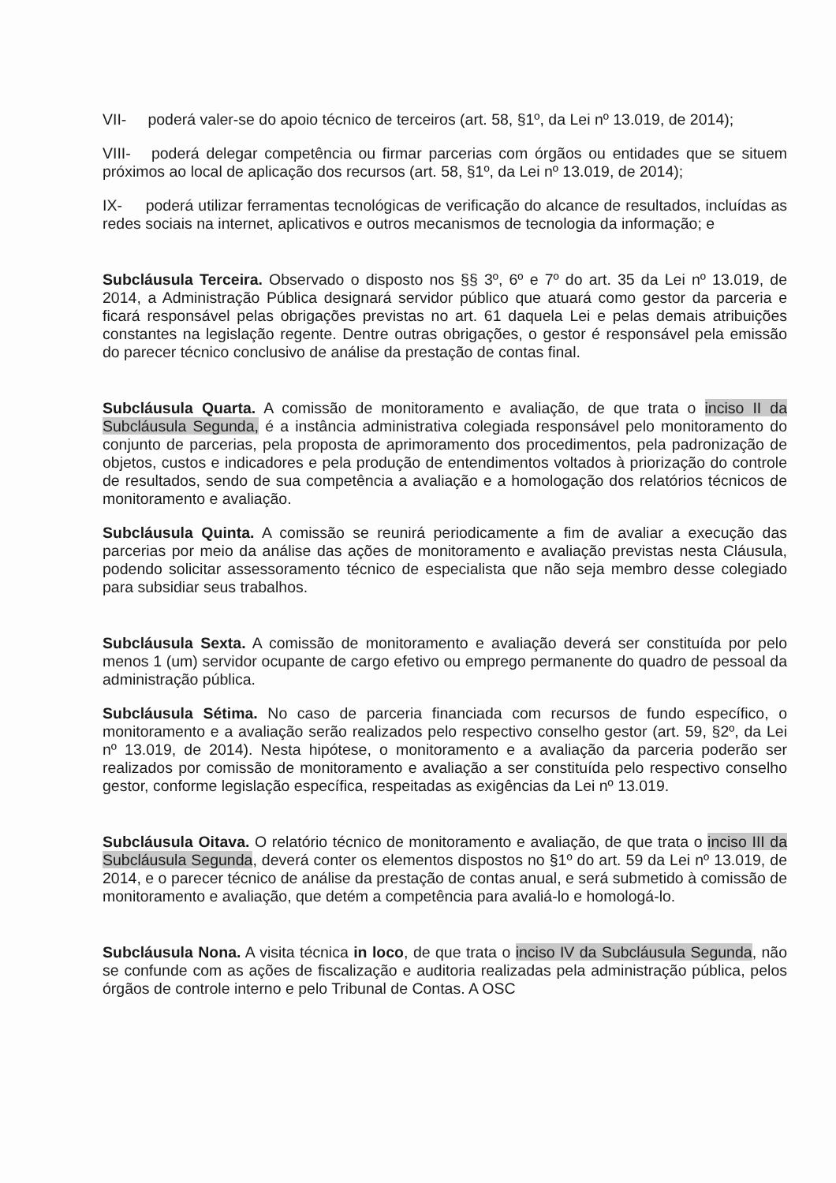VII- poderá valer-se do apoio técnico de terceiros (art. 58, §1º, da Lei nº 13.019, de 2014);
VIII- poderá delegar competência ou firmar parcerias com órgãos ou entidades que se situem próximos ao local de aplicação dos recursos (art. 58, §1º, da Lei nº 13.019, de 2014);
IX- poderá utilizar ferramentas tecnológicas de verificação do alcance de resultados, incluídas as redes sociais na internet, aplicativos e outros mecanismos de tecnologia da informação; e
Subcláusula Terceira. Observado o disposto nos §§ 3º, 6º e 7º do art. 35 da Lei nº 13.019, de 2014, a Administração Pública designará servidor público que atuará como gestor da parceria e ficará responsável pelas obrigações previstas no art. 61 daquela Lei e pelas demais atribuições constantes na legislação regente. Dentre outras obrigações, o gestor é responsável pela emissão do parecer técnico conclusivo de análise da prestação de contas final.
Subcláusula Quarta. A comissão de monitoramento e avaliação, de que trata o inciso II da Subcláusula Segunda, é a instância administrativa colegiada responsável pelo monitoramento do conjunto de parcerias, pela proposta de aprimoramento dos procedimentos, pela padronização de objetos, custos e indicadores e pela produção de entendimentos voltados à priorização do controle de resultados, sendo de sua competência a avaliação e a homologação dos relatórios técnicos de monitoramento e avaliação.
Subcláusula Quinta. A comissão se reunirá periodicamente a fim de avaliar a execução das parcerias por meio da análise das ações de monitoramento e avaliação previstas nesta Cláusula, podendo solicitar assessoramento técnico de especialista que não seja membro desse colegiado para subsidiar seus trabalhos.
Subcláusula Sexta. A comissão de monitoramento e avaliação deverá ser constituída por pelo menos 1 (um) servidor ocupante de cargo efetivo ou emprego permanente do quadro de pessoal da administração pública.
Subcláusula Sétima. No caso de parceria financiada com recursos de fundo específico, o monitoramento e a avaliação serão realizados pelo respectivo conselho gestor (art. 59, §2º, da Lei nº 13.019, de 2014). Nesta hipótese, o monitoramento e a avaliação da parceria poderão ser realizados por comissão de monitoramento e avaliação a ser constituída pelo respectivo conselho gestor, conforme legislação específica, respeitadas as exigências da Lei nº 13.019.
Subcláusula Oitava. O relatório técnico de monitoramento e avaliação, de que trata o inciso III da Subcláusula Segunda, deverá conter os elementos dispostos no §1º do art. 59 da Lei nº 13.019, de 2014, e o parecer técnico de análise da prestação de contas anual, e será submetido à comissão de monitoramento e avaliação, que detém a competência para avaliá-lo e homologá-lo.
Subcláusula Nona. A visita técnica in loco, de que trata o inciso IV da Subcláusula Segunda, não se confunde com as ações de fiscalização e auditoria realizadas pela administração pública, pelos órgãos de controle interno e pelo Tribunal de Contas. A OSC